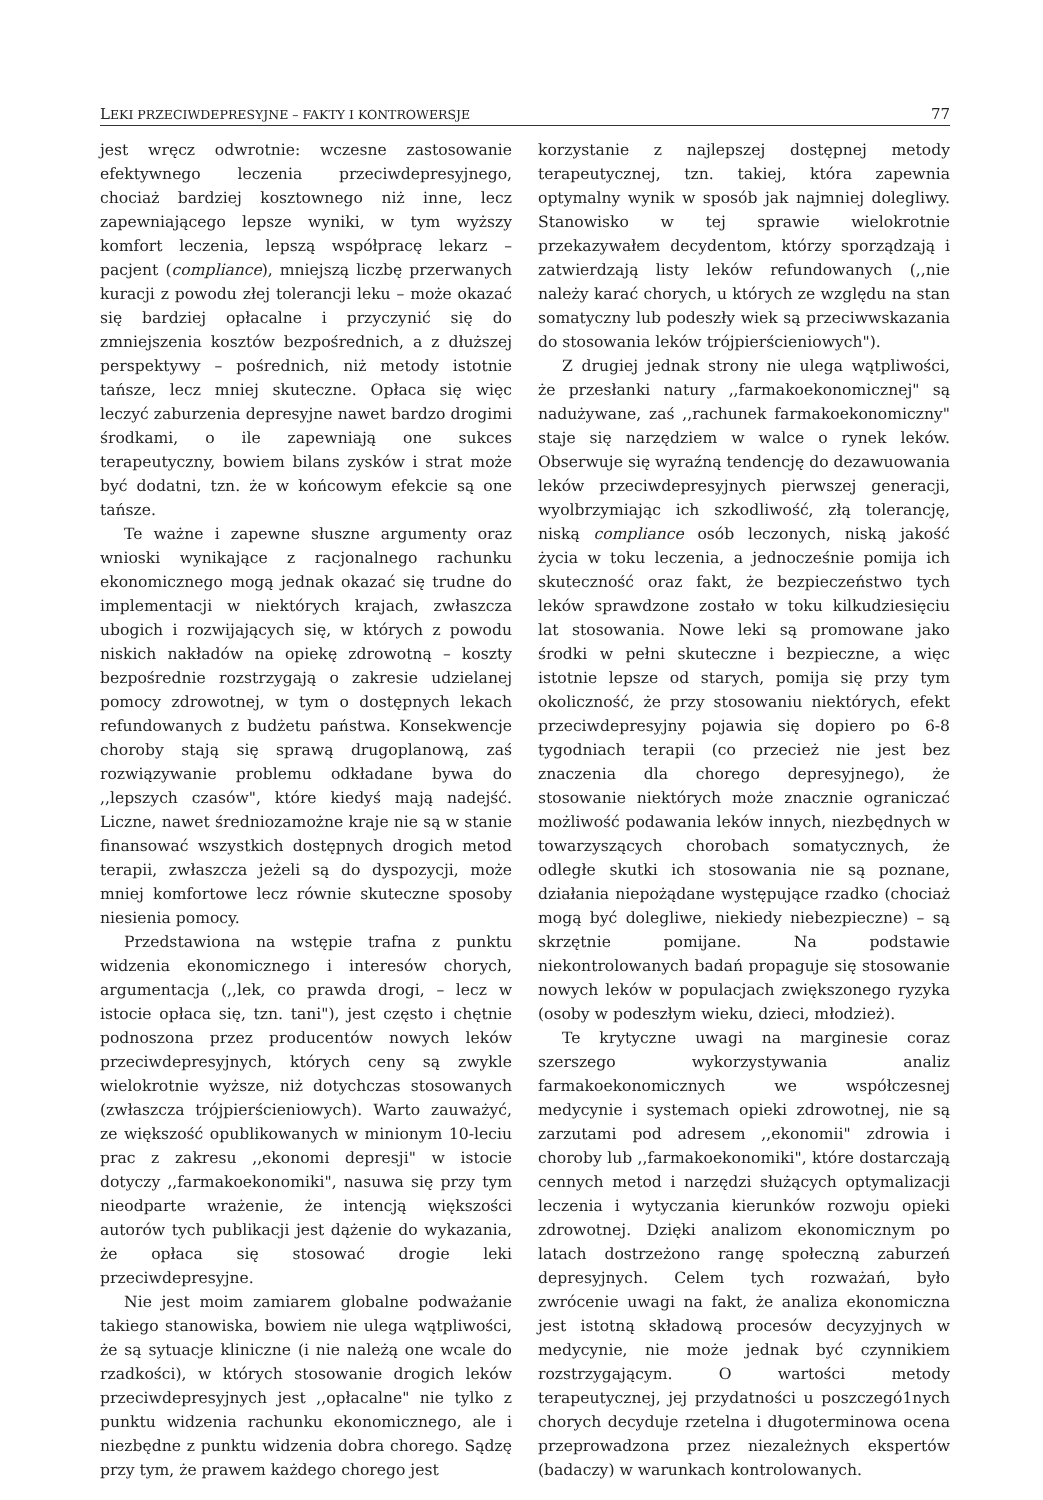LEKI PRZECIWDEPRESYJNE – FAKTY I KONTROWERSJE 77
jest wręcz odwrotnie: wczesne zastosowanie efektywnego leczenia przeciwdepresyjnego, chociaż bardziej kosztownego niż inne, lecz zapewniającego lepsze wyniki, w tym wyższy komfort leczenia, lepszą współpracę lekarz – pacjent (compliance), mniejszą liczbę przerwanych kuracji z powodu złej tolerancji leku – może okazać się bardziej opłacalne i przyczynić się do zmniejszenia kosztów bezpośrednich, a z dłuższej perspektywy – pośrednich, niż metody istotnie tańsze, lecz mniej skuteczne. Opłaca się więc leczyć zaburzenia depresyjne nawet bardzo drogimi środkami, o ile zapewniają one sukces terapeutyczny, bowiem bilans zysków i strat może być dodatni, tzn. że w końcowym efekcie są one tańsze.
Te ważne i zapewne słuszne argumenty oraz wnioski wynikające z racjonalnego rachunku ekonomicznego mogą jednak okazać się trudne do implementacji w niektórych krajach, zwłaszcza ubogich i rozwijających się, w których z powodu niskich nakładów na opiekę zdrowotną – koszty bezpośrednie rozstrzygają o zakresie udzielanej pomocy zdrowotnej, w tym o dostępnych lekach refundowanych z budżetu państwa. Konsekwencje choroby stają się sprawą drugoplanową, zaś rozwiązywanie problemu odkładane bywa do ,,lepszych czasów", które kiedyś mają nadejść. Liczne, nawet średniozamożne kraje nie są w stanie finansować wszystkich dostępnych drogich metod terapii, zwłaszcza jeżeli są do dyspozycji, może mniej komfortowe lecz równie skuteczne sposoby niesienia pomocy.
Przedstawiona na wstępie trafna z punktu widzenia ekonomicznego i interesów chorych, argumentacja (,,lek, co prawda drogi, – lecz w istocie opłaca się, tzn. tani"), jest często i chętnie podnoszona przez producentów nowych leków przeciwdepresyjnych, których ceny są zwykle wielokrotnie wyższe, niż dotychczas stosowanych (zwłaszcza trójpierścieniowych). Warto zauważyć, ze większość opublikowanych w minionym 10-leciu prac z zakresu ,,ekonomi depresji" w istocie dotyczy ,,farmakoekonomiki", nasuwa się przy tym nieodparte wrażenie, że intencją większości autorów tych publikacji jest dążenie do wykazania, że opłaca się stosować drogie leki przeciwdepresyjne.
Nie jest moim zamiarem globalne podważanie takiego stanowiska, bowiem nie ulega wątpliwości, że są sytuacje kliniczne (i nie należą one wcale do rzadkości), w których stosowanie drogich leków przeciwdepresyjnych jest ,,opłacalne" nie tylko z punktu widzenia rachunku ekonomicznego, ale i niezbędne z punktu widzenia dobra chorego. Sądzę przy tym, że prawem każdego chorego jest
korzystanie z najlepszej dostępnej metody terapeutycznej, tzn. takiej, która zapewnia optymalny wynik w sposób jak najmniej dolegliwy. Stanowisko w tej sprawie wielokrotnie przekazywałem decydentom, którzy sporządzają i zatwierdzają listy leków refundowanych (,,nie należy karać chorych, u których ze względu na stan somatyczny lub podeszły wiek są przeciwwskazania do stosowania leków trójpierścieniowych").
Z drugiej jednak strony nie ulega wątpliwości, że przesłanki natury ,,farmakoekonomicznej" są nadużywane, zaś ,,rachunek farmakoekonomiczny" staje się narzędziem w walce o rynek leków. Obserwuje się wyraźną tendencję do dezawuowania leków przeciwdepresyjnych pierwszej generacji, wyolbrzymiając ich szkodliwość, złą tolerancję, niską compliance osób leczonych, niską jakość życia w toku leczenia, a jednocześnie pomija ich skuteczność oraz fakt, że bezpieczeństwo tych leków sprawdzone zostało w toku kilkudziesięciu lat stosowania. Nowe leki są promowane jako środki w pełni skuteczne i bezpieczne, a więc istotnie lepsze od starych, pomija się przy tym okoliczność, że przy stosowaniu niektórych, efekt przeciwdepresyjny pojawia się dopiero po 6-8 tygodniach terapii (co przecież nie jest bez znaczenia dla chorego depresyjnego), że stosowanie niektórych może znacznie ograniczać możliwość podawania leków innych, niezbędnych w towarzyszących chorobach somatycznych, że odległe skutki ich stosowania nie są poznane, działania niepożądane występujące rzadko (chociaż mogą być dolegliwe, niekiedy niebezpieczne) – są skrzętnie pomijane. Na podstawie niekontrolowanych badań propaguje się stosowanie nowych leków w populacjach zwiększonego ryzyka (osoby w podeszłym wieku, dzieci, młodzież).
Te krytyczne uwagi na marginesie coraz szerszego wykorzystywania analiz farmakoekonomicznych we współczesnej medycynie i systemach opieki zdrowotnej, nie są zarzutami pod adresem ,,ekonomii" zdrowia i choroby lub ,,farmakoekonomiki", które dostarczają cennych metod i narzędzi służących optymalizacji leczenia i wytyczania kierunków rozwoju opieki zdrowotnej. Dzięki analizom ekonomicznym po latach dostrzeżono rangę społeczną zaburzeń depresyjnych. Celem tych rozważań, było zwrócenie uwagi na fakt, że analiza ekonomiczna jest istotną składową procesów decyzyjnych w medycynie, nie może jednak być czynnikiem rozstrzygającym. O wartości metody terapeutycznej, jej przydatności u poszczegó1nych chorych decyduje rzetelna i długoterminowa ocena przeprowadzona przez niezależnych ekspertów (badaczy) w warunkach kontrolowanych.